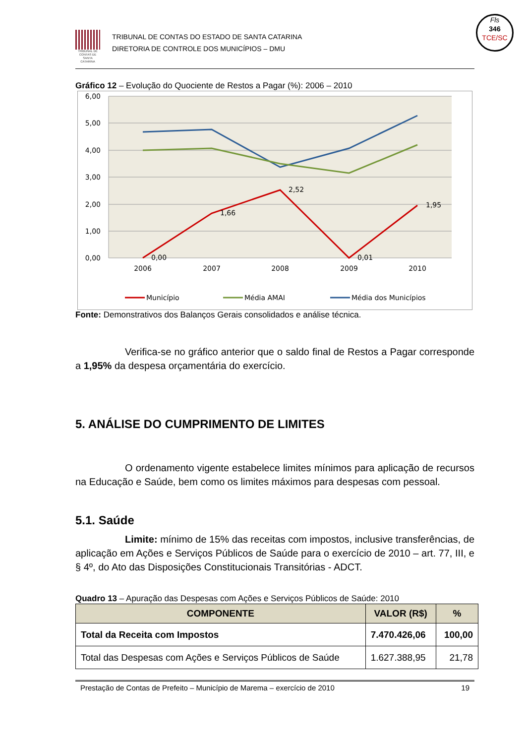Fls
346
TCE/SC
TRIBUNAL DE CONTAS DE SANTA CATARINA
TRIBUNAL DE CONTAS DO ESTADO DE SANTA CATARINA
DIRETORIA DE CONTROLE DOS MUNICÍPIOS – DMU
Gráfico 12 – Evolução do Quociente de Restos a Pagar (%): 2006 – 2010
6,00
5,00
4,00
3,00
2,00
1,00
0,00
2006
2007
2008
2009
2010
0,00
1,66
2,52
0,01
1,95
Município
Média AMAI
Média dos Municípios
Fonte: Demonstrativos dos Balanços Gerais consolidados e análise técnica.
Verifica-se no gráfico anterior que o saldo final de Restos a Pagar corresponde a 1,95% da despesa orçamentária do exercício.
5. ANÁLISE DO CUMPRIMENTO DE LIMITES
O ordenamento vigente estabelece limites mínimos para aplicação de recursos na Educação e Saúde, bem como os limites máximos para despesas com pessoal.
5.1. Saúde
Limite: mínimo de 15% das receitas com impostos, inclusive transferências, de aplicação em Ações e Serviços Públicos de Saúde para o exercício de 2010 – art. 77, III, e § 4º, do Ato das Disposições Constitucionais Transitórias - ADCT.
Quadro 13 – Apuração das Despesas com Ações e Serviços Públicos de Saúde: 2010
| COMPONENTE | VALOR (R$) | % |
| --- | --- | --- |
| Total da Receita com Impostos | 7.470.426,06 | 100,00 |
| Total das Despesas com Ações e Serviços Públicos de Saúde | 1.627.388,95 | 21,78 |
Prestação de Contas de Prefeito – Município de Marema – exercício de 2010 19